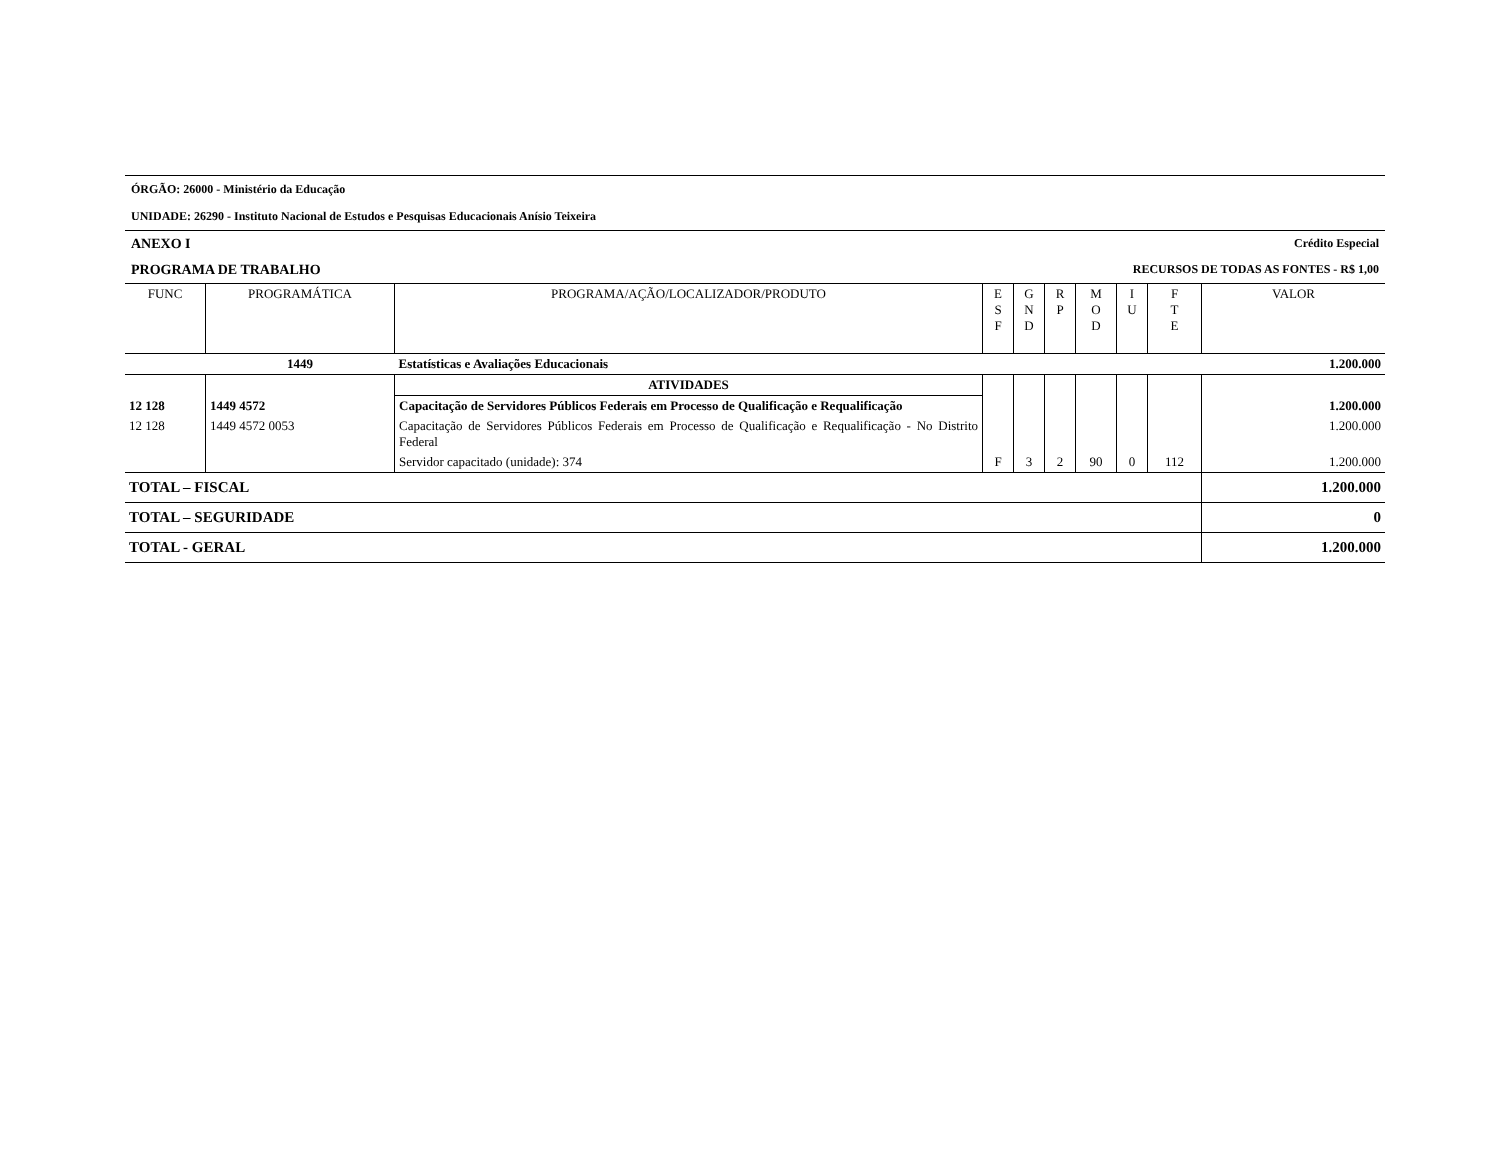ÓRGÃO: 26000 - Ministério da Educação
UNIDADE: 26290 - Instituto Nacional de Estudos e Pesquisas Educacionais Anísio Teixeira
ANEXO I Crédito Especial
PROGRAMA DE TRABALHO RECURSOS DE TODAS AS FONTES - R$ 1,00
| FUNC | PROGRAMÁTICA | PROGRAMA/AÇÃO/LOCALIZADOR/PRODUTO | E S F | G N D | R P | M O D | I U | F T E | VALOR |
| --- | --- | --- | --- | --- | --- | --- | --- | --- | --- |
| | 1449 | Estatísticas e Avaliações Educacionais | | | | | | | 1.200.000 |
| | | ATIVIDADES | | | | | | | |
| 12 128 | 1449 4572 | Capacitação de Servidores Públicos Federais em Processo de Qualificação e Requalificação | | | | | | | 1.200.000 |
| 12 128 | 1449 4572 0053 | Capacitação de Servidores Públicos Federais em Processo de Qualificação e Requalificação - No Distrito Federal | | | | | | | 1.200.000 |
| | | Servidor capacitado (unidade): 374 | F | 3 | 2 | 90 | 0 | 112 | 1.200.000 |
| TOTAL – FISCAL | | | | | | | | | 1.200.000 |
| TOTAL – SEGURIDADE | | | | | | | | | 0 |
| TOTAL - GERAL | | | | | | | | | 1.200.000 |